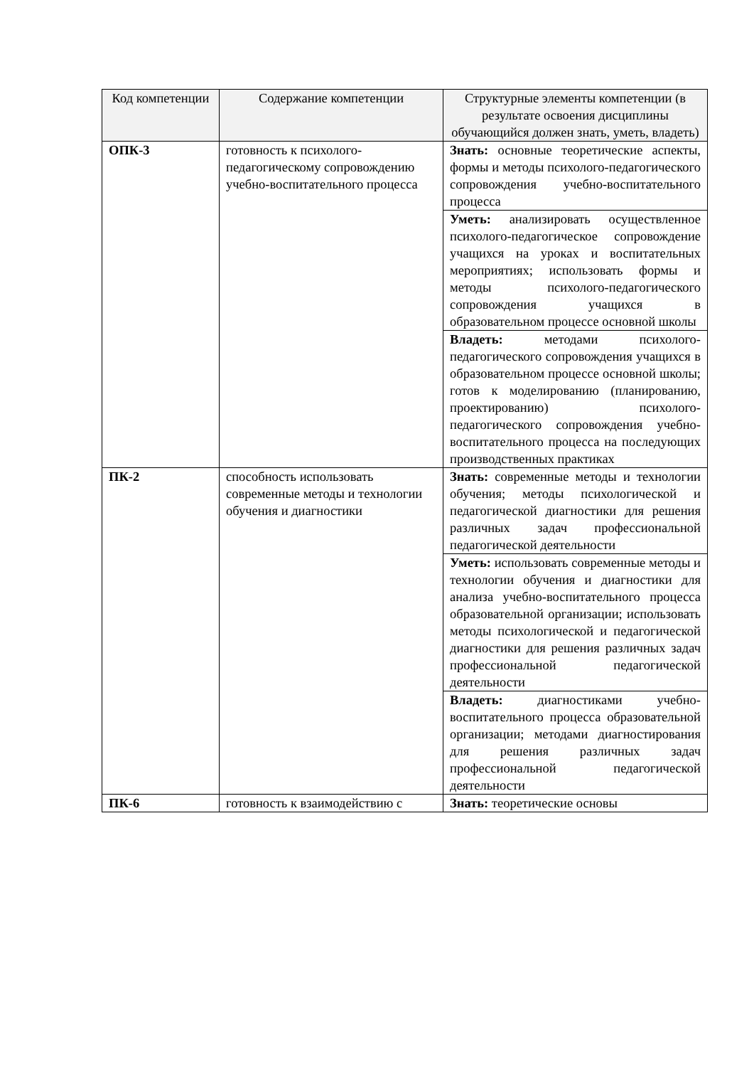| Код компетенции | Содержание компетенции | Структурные элементы компетенции (в результате освоения дисциплины обучающийся должен знать, уметь, владеть) |
| --- | --- | --- |
| ОПК-3 | готовность к психолого-педагогическому сопровождению учебно-воспитательного процесса | Знать: основные теоретические аспекты, формы и методы психолого-педагогического сопровождения учебно-воспитательного процесса |
| | | Уметь: анализировать осуществленное психолого-педагогическое сопровождение учащихся на уроках и воспитательных мероприятиях; использовать формы и методы психолого-педагогического сопровождения учащихся в образовательном процессе основной школы |
| | | Владеть: методами психолого-педагогического сопровождения учащихся в образовательном процессе основной школы; готов к моделированию (планированию, проектированию) психолого-педагогического сопровождения учебно-воспитательного процесса на последующих производственных практиках |
| ПК-2 | способность использовать современные методы и технологии обучения и диагностики | Знать: современные методы и технологии обучения; методы психологической и педагогической диагностики для решения различных задач профессиональной педагогической деятельности |
| | | Уметь: использовать современные методы и технологии обучения и диагностики для анализа учебно-воспитательного процесса образовательной организации; использовать методы психологической и педагогической диагностики для решения различных задач профессиональной педагогической деятельности |
| | | Владеть: диагностиками учебно-воспитательного процесса образовательной организации; методами диагностирования для решения различных задач профессиональной педагогической деятельности |
| ПК-6 | готовность к взаимодействию с | Знать: теоретические основы |